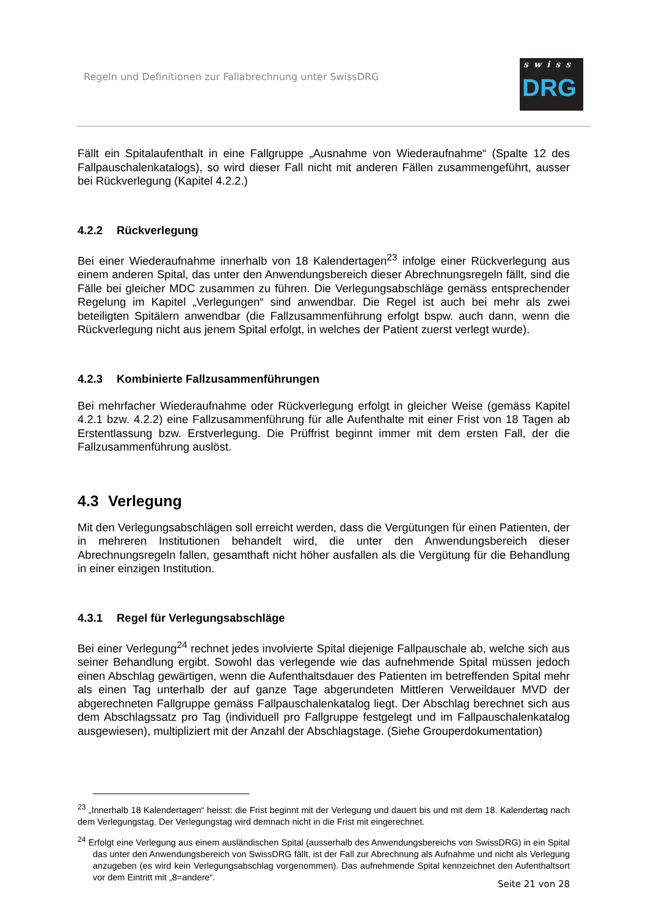Regeln und Definitionen zur Fallabrechnung unter SwissDRG
swiss
DRG
Fällt ein Spitalaufenthalt in eine Fallgruppe „Ausnahme von Wiederaufnahme“ (Spalte 12 des Fallpauschalenkatalogs), so wird dieser Fall nicht mit anderen Fällen zusammengeführt, ausser bei Rückverlegung (Kapitel 4.2.2.)
4.2.2 Rückverlegung
Bei einer Wiederaufnahme innerhalb von 18 Kalendertagen<sup>23</sup> infolge einer Rückverlegung aus einem anderen Spital, das unter den Anwendungsbereich dieser Abrechnungsregeln fällt, sind die Fälle bei gleicher MDC zusammen zu führen. Die Verlegungsabschläge gemäss entsprechender Regelung im Kapitel „Verlegungen“ sind anwendbar. Die Regel ist auch bei mehr als zwei beteiligten Spitälern anwendbar (die Fallzusammenführung erfolgt bspw. auch dann, wenn die Rückverlegung nicht aus jenem Spital erfolgt, in welches der Patient zuerst verlegt wurde).
4.2.3 Kombinierte Fallzusammenführungen
Bei mehrfacher Wiederaufnahme oder Rückverlegung erfolgt in gleicher Weise (gemäss Kapitel 4.2.1 bzw. 4.2.2) eine Fallzusammenführung für alle Aufenthalte mit einer Frist von 18 Tagen ab Erstentlassung bzw. Erstverlegung. Die Prüffrist beginnt immer mit dem ersten Fall, der die Fallzusammenführung auslöst.
4.3 Verlegung
Mit den Verlegungsabschlägen soll erreicht werden, dass die Vergütungen für einen Patienten, der in mehreren Institutionen behandelt wird, die unter den Anwendungsbereich dieser Abrechnungsregeln fallen, gesamthaft nicht höher ausfallen als die Vergütung für die Behandlung in einer einzigen Institution.
4.3.1 Regel für Verlegungsabschläge
Bei einer Verlegung<sup>24</sup> rechnet jedes involvierte Spital diejenige Fallpauschale ab, welche sich aus seiner Behandlung ergibt. Sowohl das verlegende wie das aufnehmende Spital müssen jedoch einen Abschlag gewärtigen, wenn die Aufenthaltsdauer des Patienten im betreffenden Spital mehr als einen Tag unterhalb der auf ganze Tage abgerundeten Mittleren Verweildauer MVD der abgerechneten Fallgruppe gemäss Fallpauschalenkatalog liegt. Der Abschlag berechnet sich aus dem Abschlagssatz pro Tag (individuell pro Fallgruppe festgelegt und im Fallpauschalenkatalog ausgewiesen), multipliziert mit der Anzahl der Abschlagstage. (Siehe Grouperdokumentation)
<sup>23</sup> „Innerhalb 18 Kalendertagen“ heisst: die Frist beginnt mit der Verlegung und dauert bis und mit dem 18. Kalendertag nach dem Verlegungstag. Der Verlegungstag wird demnach nicht in die Frist mit eingerechnet.
<sup>24</sup> Erfolgt eine Verlegung aus einem ausländischen Spital (ausserhalb des Anwendungsbereichs von SwissDRG) in ein Spital das unter den Anwendungsbereich von SwissDRG fällt, ist der Fall zur Abrechnung als Aufnahme und nicht als Verlegung anzugeben (es wird kein Verlegungsabschlag vorgenommen). Das aufnehmende Spital kennzeichnet den Aufenthaltsort vor dem Eintritt mit „8=andere“.
Seite 21 von 28